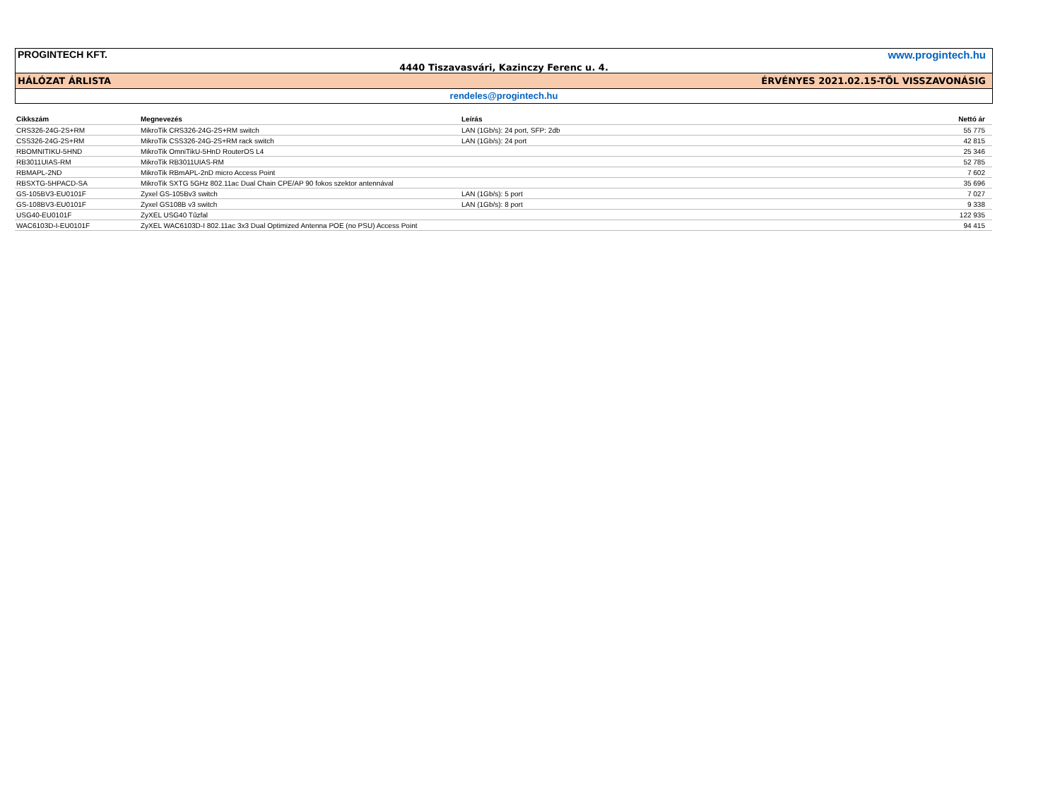PROGINTECH KFT. www.progintech.hu
4440 Tiszavasvári, Kazinczy Ferenc u. 4.
HÁLÓZAT ÁRLISTA ÉRVÉNYES 2021.02.15-TŐL VISSZAVONÁSIG
rendeles@progintech.hu
| Cikkszám | Megnevezés | Leírás | Nettó ár |
| --- | --- | --- | --- |
| CRS326-24G-2S+RM | MikroTik CRS326-24G-2S+RM switch | LAN (1Gb/s): 24 port, SFP: 2db | 55 775 |
| CSS326-24G-2S+RM | MikroTik CSS326-24G-2S+RM rack switch | LAN (1Gb/s): 24 port | 42 815 |
| RBOMNITIKU-5HND | MikroTik OmniTikU-5HnD RouterOS L4 | | 25 346 |
| RB3011UIAS-RM | MikroTik RB3011UIAS-RM | | 52 785 |
| RBMAPL-2ND | MikroTik RBmAPL-2nD micro Access Point | | 7 602 |
| RBSXTG-5HPACD-SA | MikroTik SXTG 5GHz 802.11ac Dual Chain CPE/AP 90 fokos szektor antennával | | 35 696 |
| GS-105BV3-EU0101F | Zyxel GS-105Bv3 switch | LAN (1Gb/s): 5 port | 7 027 |
| GS-108BV3-EU0101F | Zyxel GS108B v3 switch | LAN (1Gb/s): 8 port | 9 338 |
| USG40-EU0101F | ZyXEL USG40 Tűzfal | | 122 935 |
| WAC6103D-I-EU0101F | ZyXEL WAC6103D-I 802.11ac 3x3 Dual Optimized Antenna POE (no PSU) Access Point | | 94 415 |